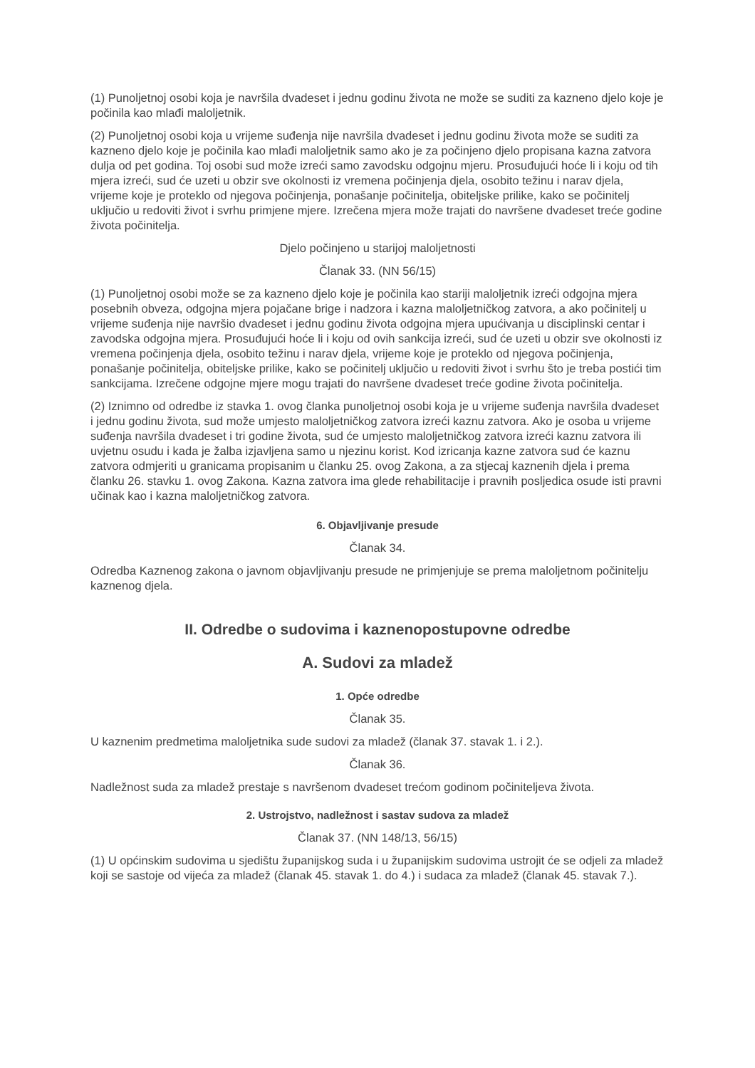(1) Punoljetnoj osobi koja je navršila dvadeset i jednu godinu života ne može se suditi za kazneno djelo koje je počinila kao mlađi maloljetnik.
(2) Punoljetnoj osobi koja u vrijeme suđenja nije navršila dvadeset i jednu godinu života može se suditi za kazneno djelo koje je počinila kao mlađi maloljetnik samo ako je za počinjeno djelo propisana kazna zatvora dulja od pet godina. Toj osobi sud može izreći samo zavodsku odgojnu mjeru. Prosuđujući hoće li i koju od tih mjera izreći, sud će uzeti u obzir sve okolnosti iz vremena počinjenja djela, osobito težinu i narav djela, vrijeme koje je proteklo od njegova počinjenja, ponašanje počinitelja, obiteljske prilike, kako se počinitelj uključio u redoviti život i svrhu primjene mjere. Izrečena mjera može trajati do navršene dvadeset treće godine života počinitelja.
Djelo počinjeno u starijoj maloljetnosti
Članak 33. (NN 56/15)
(1) Punoljetnoj osobi može se za kazneno djelo koje je počinila kao stariji maloljetnik izreći odgojna mjera posebnih obveza, odgojna mjera pojačane brige i nadzora i kazna maloljetničkog zatvora, a ako počinitelj u vrijeme suđenja nije navršio dvadeset i jednu godinu života odgojna mjera upućivanja u disciplinski centar i zavodska odgojna mjera. Prosuđujući hoće li i koju od ovih sankcija izreći, sud će uzeti u obzir sve okolnosti iz vremena počinjenja djela, osobito težinu i narav djela, vrijeme koje je proteklo od njegova počinjenja, ponašanje počinitelja, obiteljske prilike, kako se počinitelj uključio u redoviti život i svrhu što je treba postići tim sankcijama. Izrečene odgojne mjere mogu trajati do navršene dvadeset treće godine života počinitelja.
(2) Iznimno od odredbe iz stavka 1. ovog članka punoljetnoj osobi koja je u vrijeme suđenja navršila dvadeset i jednu godinu života, sud može umjesto maloljetničkog zatvora izreći kaznu zatvora. Ako je osoba u vrijeme suđenja navršila dvadeset i tri godine života, sud će umjesto maloljetničkog zatvora izreći kaznu zatvora ili uvjetnu osudu i kada je žalba izjavljena samo u njezinu korist. Kod izricanja kazne zatvora sud će kaznu zatvora odmjeriti u granicama propisanim u članku 25. ovog Zakona, a za stjecaj kaznenih djela i prema članku 26. stavku 1. ovog Zakona. Kazna zatvora ima glede rehabilitacije i pravnih posljedica osude isti pravni učinak kao i kazna maloljetničkog zatvora.
6. Objavljivanje presude
Članak 34.
Odredba Kaznenog zakona o javnom objavljivanju presude ne primjenjuje se prema maloljetnom počinitelju kaznenog djela.
II. Odredbe o sudovima i kaznenopostupovne odredbe
A. Sudovi za mladež
1. Opće odredbe
Članak 35.
U kaznenim predmetima maloljetnika sude sudovi za mladež (članak 37. stavak 1. i 2.).
Članak 36.
Nadležnost suda za mladež prestaje s navršenom dvadeset trećom godinom počiniteljeva života.
2. Ustrojstvo, nadležnost i sastav sudova za mladež
Članak 37. (NN 148/13, 56/15)
(1) U općinskim sudovima u sjedištu županijskog suda i u županijskim sudovima ustrojit će se odjeli za mladež koji se sastoje od vijeća za mladež (članak 45. stavak 1. do 4.) i sudaca za mladež (članak 45. stavak 7.).